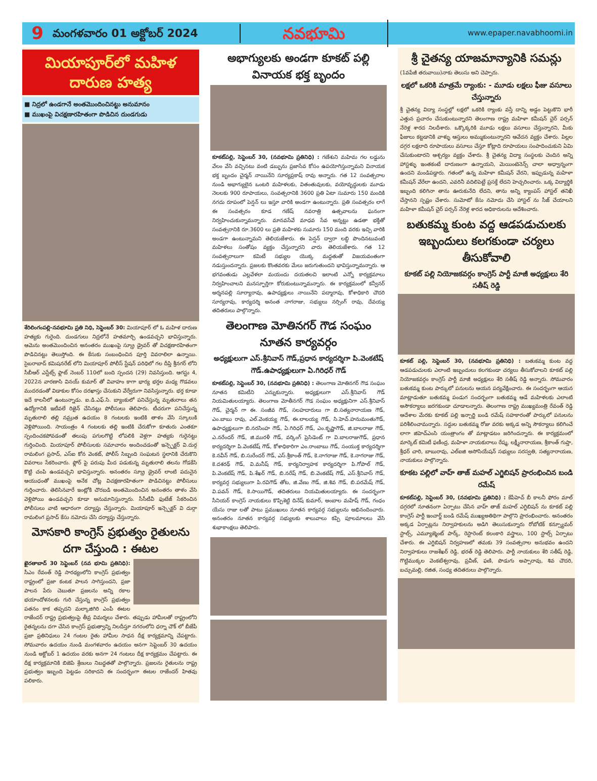9
మంగళవారం 01 అక్టోబర్ 2024
నవభూమి
www.epaper.navabhoomi.in
మియాపూర్‌లో మహిళ దారుణ హత్య
■ నిద్రలో ఉండగానే అంతమొందించినట్టు అనుమానం
■ ముఖంపై విచక్షణారహితంగా పొడిచిన దుండగుడు
శేరిలింగంపల్లి-నవభూమి ప్రతి నిధి, సెప్టెంబర్ 30: మియాపూర్ లో ఓ మహిళ దారుణ హత్యకు గురైంది. దుండగులు నిద్రలోనే హతమార్చి ఉండవచ్చని భావిస్తున్నారు. ఆమెను అంతమొందించిన అనంతరం ముఖంపై స్క్రూ డ్రైవర్ తో విచక్షణారహితంగా పొడిచినట్టు తెలుస్తోంది. ఈ కేసుకు సంబంధించిన పూర్తి వివరాలిలా ఉన్నాయి. సైబరాబాద్ కమిషనరేట్ లోని మియాపూర్ పోలీస్ స్టేషన్ పరిధిలో గల దీప్తి శ్రీనగర్ లోని సీబీఆర్ ఎస్టేట్స్ ఫ్లాట్ నెంబర్ 110లో బంది స్పందన (29) నివసిస్తుంది. ఆగస్టు 4, 2022న వారణాసి వినయ్ కుమార్ తో వివాహం కాగా భార్య భర్తల మధ్య గొడవలు ముదరడంతో విడాకుల కోసం దరఖాస్తు చేసుకుని వేర్వేరుగా నివసిస్తున్నారు. భర్త కూడా ఇదే కాలనీలో ఉంటున్నాడు. ఐ.డి.ఎఫ్.సి. బ్యాంకులో పనిచేస్తున్న మృతురాలు తన ఉద్యోగానికి ఇటీవలే రిజైన్ చేసినట్టు పోలీసులు తెలిపారు. టీచరుగా పనిచేస్తున్న మృతురాలి తల్లి నమ్రుత ఉదయం 8 గంటలకు ఇంటికి తాళం వేసి స్కూలుకి వెళ్లిపోయింది. సాయంత్రం 4 గంటలకు తల్లి ఇంటికి చేరుకోగా కూతురు ఎంతకూ స్పందించకపోవడంతో తలుపు పగులగొట్టి లోపలికి వెళ్లగా హత్యకు గురైనట్టు గుర్తించింది. మియాపూర్ పోలీసులకు సమాచారం అందించడంతో ఇన్స్పెక్టర్ వి.దుర్గ రామలింగ ప్రసాద్, ఎస్ఐ కోన వెంకట్, పోలీస్ సిబ్బంది సంఘటన స్థలానికి చేరుకొని వివరాలు సేకరించారు. ఫ్లోర్ పై పరుపు మీద పడుకున్న మృతురాలి తలను గోడకేసి కొట్టి చంపి ఉండవచ్చని భావిస్తున్నారు. అనంతరం స్క్రూ డ్రైవర్ లాంటి పదునైన ఆయుధంతో ముఖంపై అనేక చోట్ల విచక్షణారహితంగా పొడిచినట్టు పోలీసులు గుర్తించారు. తెలిసినవారే ఇంట్లోకి చొరబడి అంతమొందించిన అనంతరం తాళం వేసి వెళ్లిపోయి ఉండవచ్చని కూడా అనుమానిస్తున్నారు. సీసీటీవీ ఫుటేజ్ సేకరించిన పోలీసులు వాటి ఆధారంగా దర్యాప్తు చేస్తున్నారు. మియాపూర్ ఇన్స్పెక్టర్ వి దుర్గా రామలింగ ప్రసాద్ కేసు నమోదు చేసి దర్యాప్తు చేస్తున్నారు.
మోసకారి కాంగ్రెస్ ప్రభుత్వం రైతులను దగా చేస్తుంది : ఈటల
ఖైరతాబాద్ 30 సెప్టెంబర్ (నవ భూమి ప్రతినిధి): సీఎం రేవంత్ రెడ్డి సారథ్యంలోని కాంగ్రెస్ ప్రభుత్వం రాష్ట్రంలో ప్రజా కంటక పాలన సాగిస్తుందని, ప్రజా పాలన పేరు చెబుతూ ప్రజలను అన్ని రకాల భయాందోళనలకు గురి చేస్తున్న కాంగ్రెస్ ప్రభుత్వం పతనం కాక తప్పదని మల్కాజిగిరి ఎంపీ ఈటల రాజేందర్ రాష్ట్ర ప్రభుత్వంపై తీవ్ర విమర్శలు చేశారు. తప్పుడు హామీలతో రాష్ట్రంలోని రైతన్నలను దగా చేసిన కాంగ్రెస్ ప్రభుత్వాన్ని నిలదీస్తూ నగరంలోని ధర్నా చౌక్ లో బీజేపీ ప్రజా ప్రతినిధులు 24 గంటల రైతు హామీల సాధన దీక్ష కార్యక్రమాన్ని చేపట్టారు. సోమవారం ఉదయం నుండి మంగళవారం ఉదయం అనగా సెప్టెంబర్ 30 ఉదయం నుండి అక్టోబర్ 1 ఉదయం వరకు అనగా 24 గంటలు దీక్ష కార్యక్రమం చేపట్టారు. ఈ దీక్ష కార్యక్రమానికి బిజెపి శ్రేణులు నిబద్ధతతో పాల్గొన్నారు. ప్రజలను రైతులను రాష్ట్ర ప్రభుత్వం ఇబ్బంది పెట్టడం సరికాదని ఈ సందర్భంగా ఈటల రాజేందర్ హితవు పలికారు.
అభాగ్యులకు అండగా కూకట్ పల్లి వినాయక భక్త బృందం
కూకట్‌పల్లి, సెప్టెంబర్ 30, (నవభూమి ప్రతినిధి) : గణేశుని మహిమ గల లడ్డును వేలం వేసి వచ్చినటు వంటి డబ్బును ప్రజాసేవ కోసం ఉపయోగిస్తున్నామని వినాయక భక్త బృందం చైర్మన్ నాయినేని సూర్యప్రకాష్ రావు అన్నారు. గత 12 సంవత్సరాల నుండి అభాగ్యులైన ఒంటరి మహిళలకు, వితంతువులకు, వయోవృద్ధులకు మూడు నెలలకు 900 రూపాయలు, సంవత్సరానికి 3600 ప్రతి ఏటా సుమారు 150 మందికి నగదు రూపంలో పెన్షన్ లు ఇస్తూ వారికి అండగా ఉంటున్నారు. ప్రతి సంవత్సరం లాగే ఈ సంవత్సరం కూడ గణేష్ నవరాత్రి ఉత్సవాలను ఘనంగా నిర్వహించుకున్నామన్నారు. మానవసేవే మాధవ సేవ అన్నట్టు ఉడతా భక్తితో సంవత్సరానికి రూ.3600 లు ప్రతి మహిళకు సుమారు 150 మంది వరకు ఇచ్చి వారికి అండగా ఉంటున్నామని తెలియజేశారు. ఈ పెన్షన్ ద్వారా లబ్ధి పొందినటువంటి మహిళలు సంతోషం వ్యక్తం చేస్తున్నారని వారు తెలియజేశారు. గత 12 సంవత్సరాలుగా కమిటీ సభ్యుల యొక్క మద్దతుతో విజయవంతంగా నడుస్తుందన్నారు. ప్రజలకు కొంతవరకు మేలు జరుగుతుందని భావిస్తున్నామన్నారు. ఆ భగవంతుడు ఎల్లవేళలా మయందు దయతలచి ఇలాంటి ఎన్నో కార్యక్రమాలు నిర్వహించాలని మనస్ఫూర్తిగా కోరుకుంటున్నామన్నారు. ఈ కార్యక్రమంలో కన్వీనర్ అర్శనపల్లి సూర్యారావు, ఉపాధ్యక్షులు నాయినేని పద్మారావు, కోశాధికారి చౌదరి సూర్యరావు, కార్యదర్శి అనంత నాగరాజు, సభ్యులు నర్సింగ్ రావు, దేవయ్య తదితరులు పాల్గొన్నారు.
తెలంగాణ మోతినగర్ గౌడ సంఘం నూతన కార్యవర్గం
అధ్యక్షులుగా ఎస్.శ్రీనివాస్ గౌడ్,ప్రధాన కార్యదర్శిగా పి.వెంకటేష్ గౌడ్.ఉపాధ్యక్షులుగా ఏ.గిరిధర్ గౌడ్
కూకట్‌పల్లి, సెప్టెంబర్ 30, (నవభూమి ప్రతినిధి) : తెలంగాణ మోతినగర్ గౌడ సంఘం నూతన కమిటీని ఎన్నుకున్నారు. అధ్యక్షులుగా ఎస్.శ్రీనివాస్ గౌడ్ నియమితులయ్యారు. తెలంగాణ మోతీనగర్ గౌడ సంఘం అధ్యక్షునిగా ఎస్.శ్రీనివాస్ గౌడ్, చైర్మన్ గా ఈ. సంజీవ గౌడ్, సలహదారులు గా బి.సత్యనారాయణ గౌడ్, ఎం.బాబు రావు, ఎల్.వెంకయ్య గౌడ్, ఈ.లాలయ్య గౌడ్, సి.హెచ్.హనుమంతుగౌడ్, ఉపాధ్యక్షులుగా బి.నరసింహ గౌడ్, ఏ.గిరిధర్ గౌడ్, ఎం.కృష్ణాగౌడ్, జి.బాలరాజు గౌడ్, ఎ.నరేందర్ గౌడ్, జి.మురళీ గౌడ్, వర్కింగ్ ప్రెసిడెంట్ గా వి.బాలరాజుగౌడ్, ప్రధాన కార్యదర్శిగా పి.వెంకటేష్ గౌడ్, కోశాధికారిగా ఎం.రాంబాబు గౌడ్, సంయుక్త కార్యదర్శిగా కె.నవీన్ గౌడ్, బి.సురేందర్ గౌడ్, ఎస్.శ్రీకాంత్ గౌడ్, కె.నాగరాజు గౌడ్, కె.నాగరాజు గౌడ్, కె.దశరథ్ గౌడ్, వి.మనీష్ గౌడ్, కార్యనిర్వాహక కార్యదర్శిగా పి.గోపాల్ గౌడ్, పి.వెంకటేష్ గౌడ్, పి.శేఖర్ గౌడ్, బి.నరేష్ గౌడ్, బి.వెంకటేష్ గౌడ్, ఎస్.శ్రీనివాస్ గౌడ్, కార్యవర్గ సభ్యులుగా పి.రవిగౌడ్ తోట, జి.వేణు గౌడ్, జి.శివ గౌడ్, బి.పరమేష్ గౌడ్, వి.పవన్ గౌడ్, కె.సాయిగౌడ్, తదితరులు నియమితులయ్యారు. ఈ సందర్భంగా సీనియర్ కాంగ్రెస్ నాయకులు కొప్పిశెట్టి దినేష్ కుమార్, అంబాల మహేష్ గౌడ్, గంధం యేసు రాజు లతో పాటు ప్రముఖులు నూతన కార్యవర్గ సభ్యులను అభినందించారు. అనంతరం నూతన కార్యవర్గ సభ్యులకు శాలువాలు కప్పి పూలమాలలు వేసి శుభాకాంక్షలు తెలిపారు.
శ్రీ చైతన్య యాజమాన్యానికి సమన్లు
(1వపేజీ తరువాయి)నాకు తెలుసు అని చెప్పారు.
లక్షలో ఒకరికి మాత్రమే ర్యాంకు: - మూడు లక్షలు ఫీజు వసూలు చేస్తున్నారు
శ్రీ చైతన్య విద్యా సంస్థల్లో లక్షలో ఒకరికి ర్యాంకు వస్తే దాన్ని అడ్డం పెట్టుకొని భారీ ఎత్తున ప్రచారం చేసుకుంటున్నారని తెలంగాణ రాష్ట్ర మహిళా కమీషన్ చైర్ పర్సన్ నేరెళ్ల శారద నిలదీశారు. ఒక్కొక్కరికి మూడు లక్షలు వసూలు చేస్తున్నారని, మీకు ఫీజులు కట్టడానికి వాళ్ళు ఆస్తులు అమ్ముకుంటున్నారని ఆవేదన వ్యక్తం చేశారు. పిల్లల దగ్గర లక్షలాది రూపాయలు వసూలు చేస్తూ కోట్లాది రూపాయలు సంపాదించుకుని ఏమి చేసుకుంటారని ఆశ్చర్యం వ్యక్తం చేశారు. శ్రీ చైతన్య విద్యా సంస్థలకు చెందిన అన్ని హాస్టళ్ళు ఇంతకంటే దారుణంగా ఉన్నాయని, మెయింటెనెన్స్ చాలా అధ్వాన్నంగా ఉందని మండిపడ్డారు. గతంలో ఉన్న మహిళా కమీషన్ వేరని, ఇప్పుడున్న మహిళా కమీషన్ వేరేలా ఉందని, ఎవరినీ వదిలిపెట్టే ప్రసక్తే లేదని హెచ్చరించారు. ఒక్క విద్యార్థికి ఇబ్బంది కలిగినా తాను ఊరుకునేది లేదని, తాను అన్ని క్యాంపస్ హాస్టల్ తనిఖీ చేస్తానని స్పష్టం చేశారు. సుమోటో కేసు నమోదు చేసి హాస్టల్ ను సీజ్ చేయాలని మహిళా కమీషన్ చైర్ పర్సన్ నేరెళ్ల శారద అధికారులను ఆదేశించారు.
బతుకమ్మ కుంట వద్ద ఆడపడుచులకు ఇబ్బందులు కలగకుండా చర్యలు తీసుకోవాలి
కూకట్ పల్లి నియోజకవర్గం కాంగ్రెస్ పార్టీ మాజీ అధ్యక్షులు శేరి సతీష్ రెడ్డి
కూకట్ పల్లి, సెప్టెంబర్ 30, (నవభూమి ప్రతినిధి) : బతుకమ్మ కుంట వద్ద ఆడపడుచులకు ఎలాంటి ఇబ్బందులు కలగకుండా చర్యలు తీసుకోవాలని కూకట్ పల్లి నియోజకవర్గం కాంగ్రెస్ పార్టీ మాజీ అధ్యక్షులు శేరి సతీష్ రెడ్డి అన్నారు. సోమవారం బతుకమ్మ కుంట పార్కులో పనులను ఆయన పర్యవేక్షించారు. ఈ సందర్భంగా ఆయన మాట్లాడుతూ బతుకమ్మ పండుగ సందర్భంగా బతుకమ్మ ఆడే మహిళలకు ఎలాంటి అసౌకర్యాలు జరగకుండా చూడాలన్నారు. తెలంగాణ రాష్ట్ర ముఖ్యమంత్రి రేవంత్ రెడ్డి ఆదేశాల మేరకు కూకట్ పల్లి ఇన్చార్జి బండి రమేష్ సహకారంతో పార్కులో పనులను పరిశీలించామన్నారు. సద్దుల బతుకమ్మ రోజు వరకు అక్కడ అన్ని సౌకర్యాలు కలిగించే లాగా జిహెచ్ఎంసి యంత్రాంగం తో మాట్లాడటం జరిగిందన్నారు. ఈ కార్యక్రమంలో మార్కెట్ కమిటీ ఫణీంద్ర, మహిళా నాయకురాలు రేష్మ, లక్ష్మీనారాయణ, శ్రీకాంత్ గుప్తా, శ్రీధర్ చారి, బాబురావు, ఎల్ఐజి అసోసియేషన్ సభ్యులు సరస్వతి, సత్యనారాయణ, నాయకులు పాల్గొన్నారు.
కూకట పల్లిలో వాహ్ తాజ్ మహల్ ఎగ్జిబిషన్ ప్రారంభించిన బండి రమేష్
కూకట్‌పల్లి, సెప్టెంబర్ 30, (నవభూమి ప్రతినిధి) : కేపీహెచ్ బీ కాలనీ ఫోరం మాల్ దగ్గరలో నూతనంగా ఏర్పాటు చేసిన వాహ్ తాజ్ మహల్ ఎగ్జిబిషన్ ను కూకట్ పల్లి కాంగ్రెస్ పార్టీ ఇంచార్జ్ బండి రమేష్ ముఖ్యఅతిథిగా పాల్గొని ప్రారంభించారు. అనంతరం అక్కడ ఏర్పాట్లను నిర్వాహకులను అడిగి తెలుసుకున్నారు రోబోటిక్ కన్స్యూమర్ స్టాల్స్, ఎమ్యూజ్మెంట్ పార్క్, రెస్టారెంట్ కలంకారి వస్త్రాలు, 100 స్టాల్స్ ఏర్పాటు చేశారు. ఈ ఎగ్జిబిషన్ నిర్వహణలో తమకు 39 సంవత్సరాల అనుభవం ఉందని నిర్వాహకులు రాజశేఖర్ రెడ్డి, భరత్ రెడ్డి తెలిపారు. పార్టీ నాయకులు శేరి సతీష్ రెడ్డి, గొట్టిముక్కల వెంకటేశ్వరావు, ప్రవీణ్, ఫణి, పొడుగు అప్పారావు, శివ చౌదరి, బచ్చుమల్లి, రజిత, సంధ్య తదితరులు పాల్గొన్నారు.